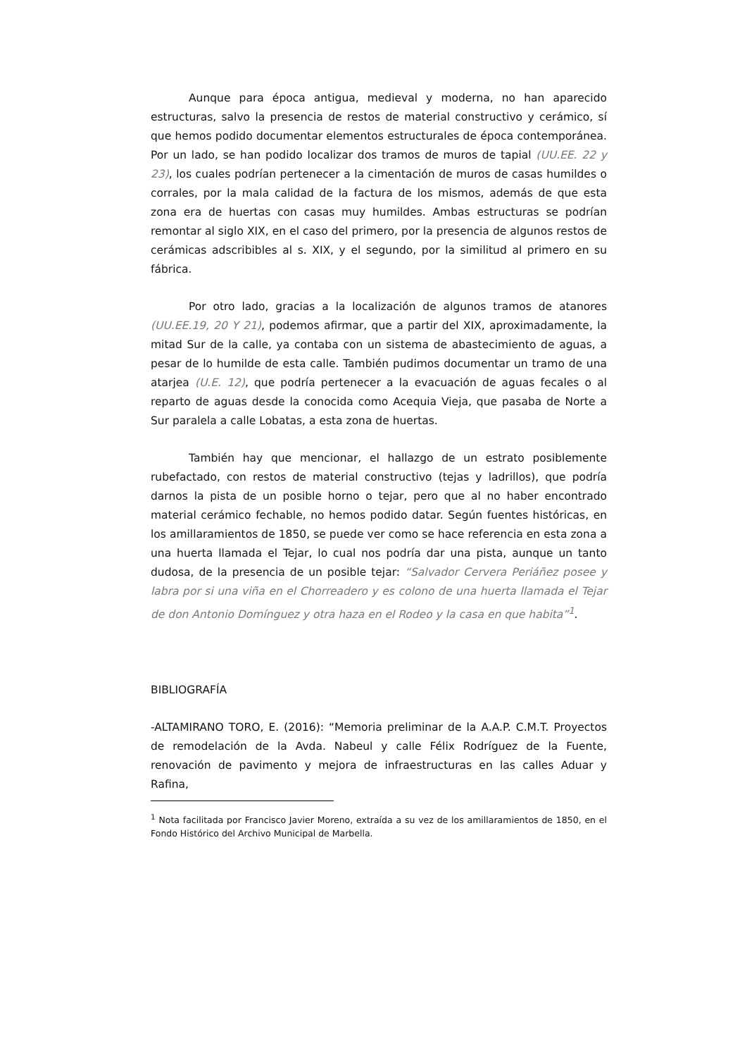Aunque para época antigua, medieval y moderna, no han aparecido estructuras, salvo la presencia de restos de material constructivo y cerámico, sí que hemos podido documentar elementos estructurales de época contemporánea. Por un lado, se han podido localizar dos tramos de muros de tapial (UU.EE. 22 y 23), los cuales podrían pertenecer a la cimentación de muros de casas humildes o corrales, por la mala calidad de la factura de los mismos, además de que esta zona era de huertas con casas muy humildes. Ambas estructuras se podrían remontar al siglo XIX, en el caso del primero, por la presencia de algunos restos de cerámicas adscribibles al s. XIX, y el segundo, por la similitud al primero en su fábrica.
Por otro lado, gracias a la localización de algunos tramos de atanores (UU.EE.19, 20 Y 21), podemos afirmar, que a partir del XIX, aproximadamente, la mitad Sur de la calle, ya contaba con un sistema de abastecimiento de aguas, a pesar de lo humilde de esta calle. También pudimos documentar un tramo de una atarjea (U.E. 12), que podría pertenecer a la evacuación de aguas fecales o al reparto de aguas desde la conocida como Acequia Vieja, que pasaba de Norte a Sur paralela a calle Lobatas, a esta zona de huertas.
También hay que mencionar, el hallazgo de un estrato posiblemente rubefactado, con restos de material constructivo (tejas y ladrillos), que podría darnos la pista de un posible horno o tejar, pero que al no haber encontrado material cerámico fechable, no hemos podido datar. Según fuentes históricas, en los amillaramientos de 1850, se puede ver como se hace referencia en esta zona a una huerta llamada el Tejar, lo cual nos podría dar una pista, aunque un tanto dudosa, de la presencia de un posible tejar: “Salvador Cervera Periáñez posee y labra por si una viña en el Chorreadero y es colono de una huerta llamada el Tejar de don Antonio Domínguez y otra haza en el Rodeo y la casa en que habita”<sup>1</sup>.
BIBLIOGRAFÍA
-ALTAMIRANO TORO, E. (2016): “Memoria preliminar de la A.A.P. C.M.T. Proyectos de remodelación de la Avda. Nabeul y calle Félix Rodríguez de la Fuente, renovación de pavimento y mejora de infraestructuras en las calles Aduar y Rafina,
<sup>1</sup> Nota facilitada por Francisco Javier Moreno, extraída a su vez de los amillaramientos de 1850, en el Fondo Histórico del Archivo Municipal de Marbella.